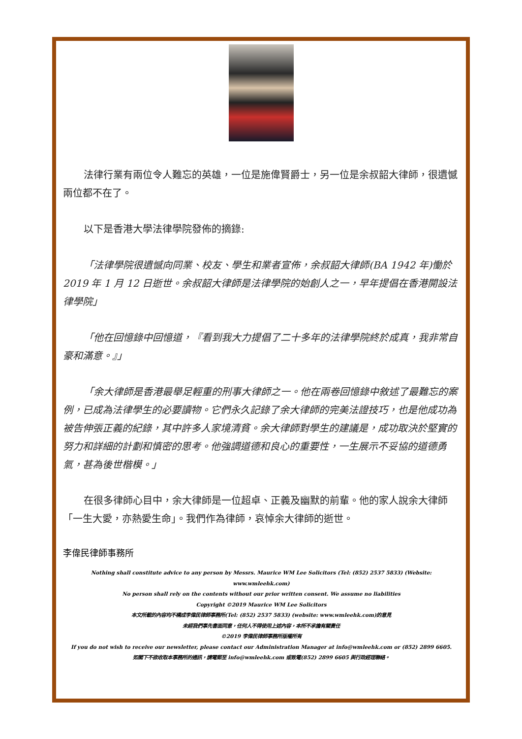法律行業有兩位令人難忘的英雄，一位是施偉賢爵士，另一位是余叔韶大律師，很遺憾兩位都不在了。
以下是香港大學法律學院發佈的摘錄:
「法律學院很遺憾向同業、校友、學生和業者宣佈，余叔韶大律師(BA 1942 年)慟於 2019 年 1 月 12 日逝世。余叔韶大律師是法律學院的始創人之一，早年提倡在香港開設法律學院」
「他在回憶錄中回憶道，『看到我大力提倡了二十多年的法律學院終於成真，我非常自豪和滿意。』」
「余大律師是香港最舉足輕重的刑事大律師之一。他在兩卷回憶錄中敘述了最難忘的案例，已成為法律學生的必要讀物。它們永久記錄了余大律師的完美法證技巧，也是他成功為被告伸張正義的紀錄，其中許多人家境清貧。余大律師對學生的建議是，成功取決於堅實的努力和詳細的計劃和慎密的思考。他強調道德和良心的重要性，一生展示不妥協的道德勇氣，甚為後世楷模。」
在很多律師心目中，余大律師是一位超卓、正義及幽默的前輩。他的家人說余大律師「一生大愛，亦熱愛生命」。我們作為律師，哀悼余大律師的逝世。
李偉民律師事務所
Nothing shall constitute advice to any person by Messrs. Maurice WM Lee Solicitors (Tel: (852) 2537 5833) (Website: www.wmleehk.com)
No person shall rely on the contents without our prior written consent. We assume no liabilities
Copyright ©2019 Maurice WM Lee Solicitors
本文所載的內容均不構成李偉民律師事務所(Tel: (852) 2537 5833) (website: www.wmleehk.com)的意見
未經我們事先書面同意，任何人不得使用上述內容，本所不承擔有關責任
©2019 李偉民律師事務所版權所有
If you do not wish to receive our newsletter, please contact our Administration Manager at info@wmleehk.com or (852) 2899 6605.
如閣下不欲收取本事務所的通訊，請電郵至 info@wmleehk.com 或致電(852) 2899 6605 與行政經理聯絡。